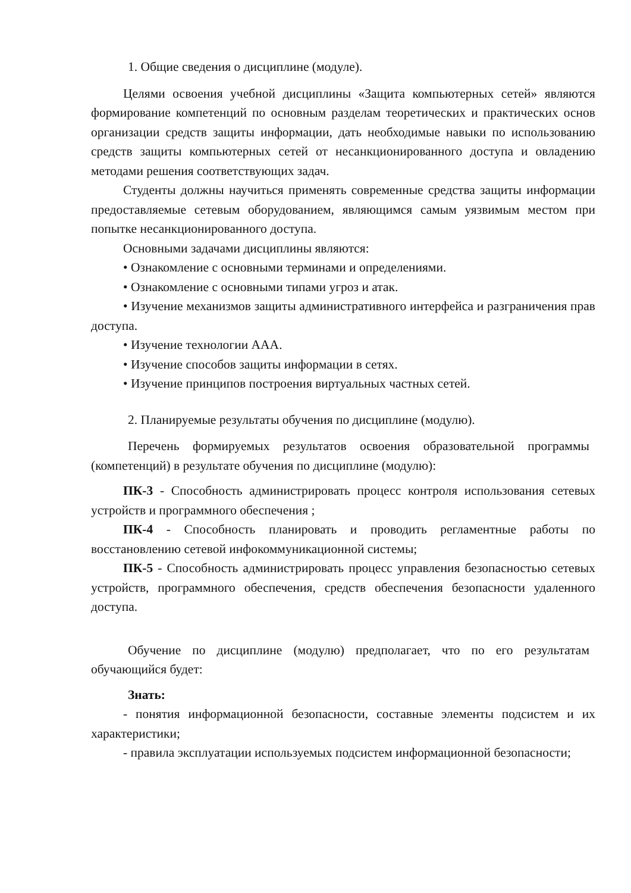1. Общие сведения о дисциплине (модуле).
Целями освоения учебной дисциплины «Защита компьютерных сетей» являются формирование компетенций по основным разделам теоретических и практических основ организации средств защиты информации, дать необходимые навыки по использованию средств защиты компьютерных сетей от несанкционированного доступа и овладению методами решения соответствующих задач.
Студенты должны научиться применять современные средства защиты информации предоставляемые сетевым оборудованием, являющимся самым уязвимым местом при попытке несанкционированного доступа.
Основными задачами дисциплины являются:
• Ознакомление с основными терминами и определениями.
• Ознакомление с основными типами угроз и атак.
• Изучение механизмов защиты административного интерфейса и разграничения прав доступа.
• Изучение технологии AAA.
• Изучение способов защиты информации в сетях.
• Изучение принципов построения виртуальных частных сетей.
2. Планируемые результаты обучения по дисциплине (модулю).
Перечень формируемых результатов освоения образовательной программы (компетенций) в результате обучения по дисциплине (модулю):
ПК-3 - Способность администрировать процесс контроля использования сетевых устройств и программного обеспечения ;
ПК-4 - Способность планировать и проводить регламентные работы по восстановлению сетевой инфокоммуникационной системы;
ПК-5 - Способность администрировать процесс управления безопасностью сетевых устройств, программного обеспечения, средств обеспечения безопасности удаленного доступа.
Обучение по дисциплине (модулю) предполагает, что по его результатам обучающийся будет:
Знать:
- понятия информационной безопасности, составные элементы подсистем и их характеристики;
- правила эксплуатации используемых подсистем информационной безопасности;